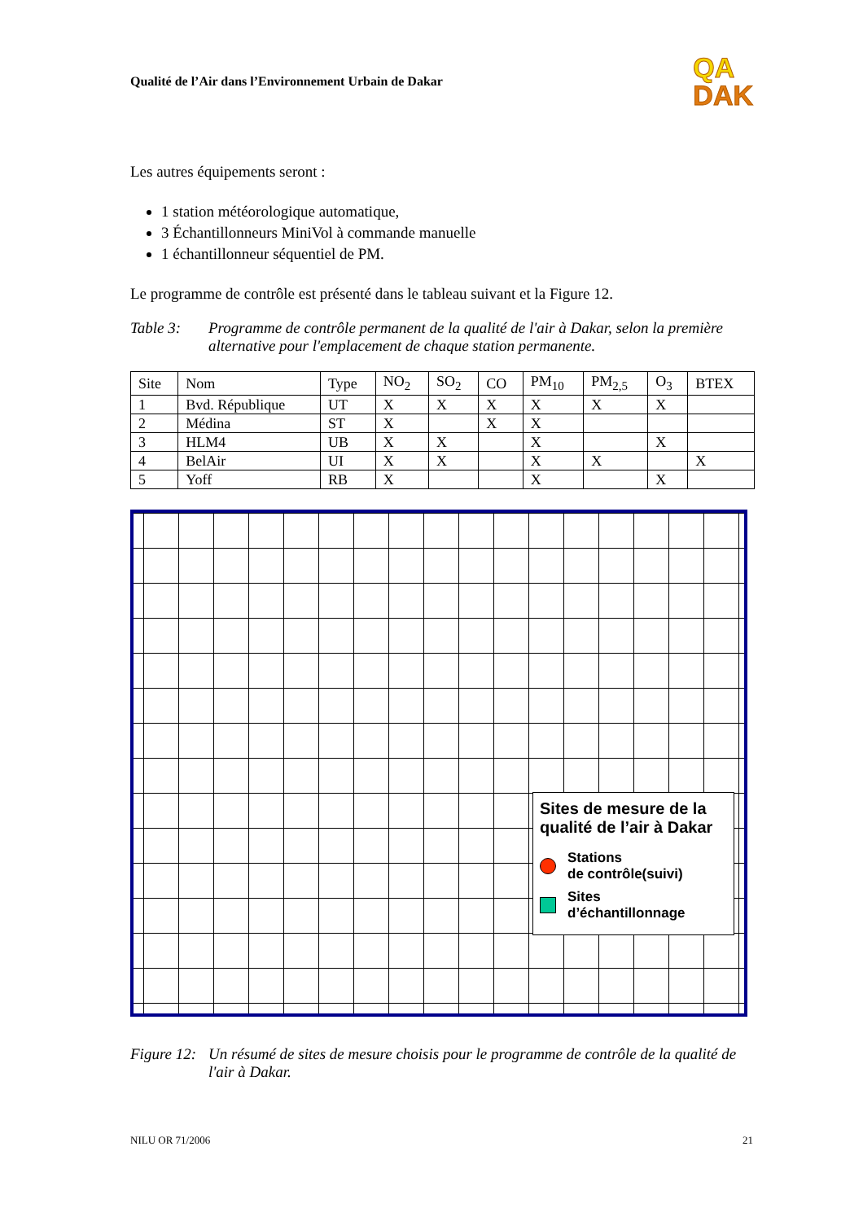Qualité de l’Air dans l’Environnement Urbain de Dakar
QA
DAK
Les autres équipements seront :
1 station météorologique automatique,
3 Échantillonneurs MiniVol à commande manuelle
1 échantillonneur séquentiel de PM.
Le programme de contrôle est présenté dans le tableau suivant et la Figure 12.
Table 3: Programme de contrôle permanent de la qualité de l'air à Dakar, selon la première alternative pour l'emplacement de chaque station permanente.
| Site | Nom | Type | NO<sub>2</sub> | SO<sub>2</sub> | CO | PM<sub>10</sub> | PM<sub>2,5</sub> | O<sub>3</sub> | BTEX |
| --- | --- | --- | --- | --- | --- | --- | --- | --- | --- |
| 1 | Bvd. République | UT | X | X | X | X | X | X | |
| 2 | Médina | ST | X | | X | X | | | |
| 3 | HLM4 | UB | X | X | | X | | X | |
| 4 | BelAir | UI | X | X | | X | X | | X |
| 5 | Yoff | RB | X | | | X | | X | |
Sites de mesure de la qualité de l’air à Dakar
Stations
de contrôle(suivi)
Sites
d’échantillonnage
Figure 12:
Un résumé de sites de mesure choisis pour le programme de contrôle de la qualité de l'air à Dakar.
NILU OR 71/2006 21